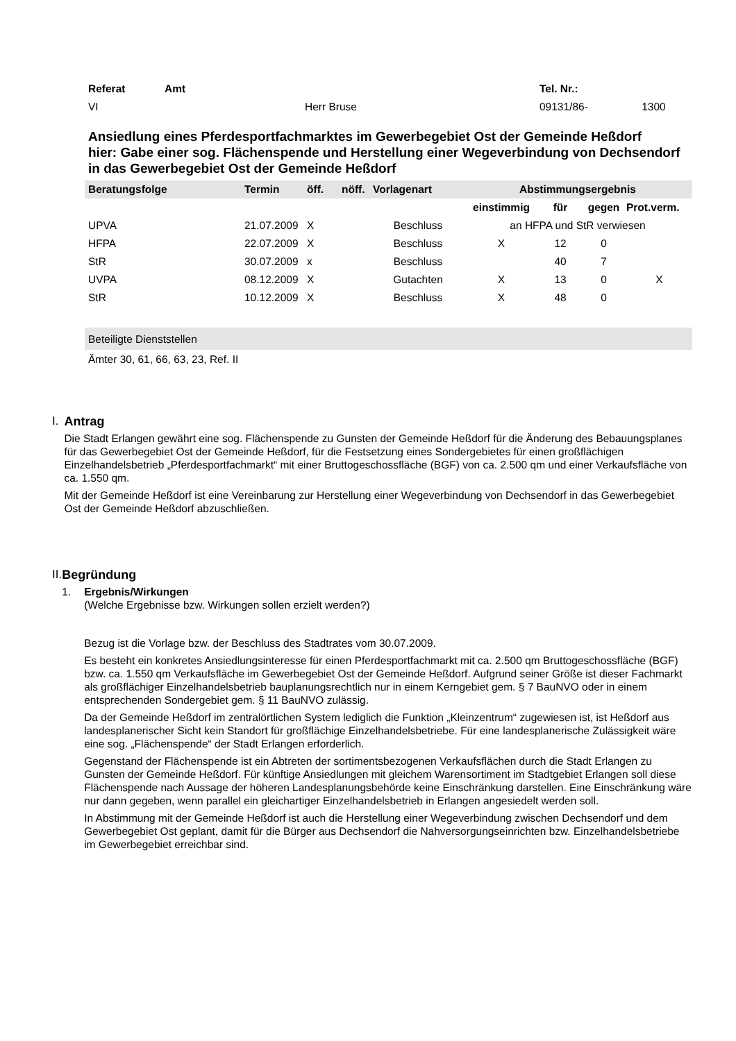| Referat | Amt | | Tel. Nr.: | |
| --- | --- | --- | --- | --- |
| VI | | Herr Bruse | 09131/86- | 1300 |
Ansiedlung eines Pferdesportfachmarktes im Gewerbegebiet Ost der Gemeinde Heßdorf
hier: Gabe einer sog. Flächenspende und Herstellung einer Wegeverbindung von Dechsendorf in das Gewerbegebiet Ost der Gemeinde Heßdorf
| Beratungsfolge | Termin | öff. | nöff. | Vorlagenart | Abstimmungsergebnis | | | |
| --- | --- | --- | --- | --- | --- | --- | --- | --- |
| | | | | | einstimmig | für | gegen | Prot.verm. |
| UPVA | 21.07.2009 | X | | Beschluss | an HFPA und StR verwiesen | | | |
| HFPA | 22.07.2009 | X | | Beschluss | X | 12 | 0 | |
| StR | 30.07.2009 | x | | Beschluss | | 40 | 7 | |
| UVPA | 08.12.2009 | X | | Gutachten | X | 13 | 0 | X |
| StR | 10.12.2009 | X | | Beschluss | X | 48 | 0 | |
Beteiligte Dienststellen
Ämter 30, 61, 66, 63, 23, Ref. II
I. Antrag
Die Stadt Erlangen gewährt eine sog. Flächenspende zu Gunsten der Gemeinde Heßdorf für die Änderung des Bebauungsplanes für das Gewerbegebiet Ost der Gemeinde Heßdorf, für die Festsetzung eines Sondergebietes für einen großflächigen Einzelhandelsbetrieb „Pferdesportfachmarkt“ mit einer Bruttogeschossfläche (BGF) von ca. 2.500 qm und einer Verkaufsfläche von ca. 1.550 qm.
Mit der Gemeinde Heßdorf ist eine Vereinbarung zur Herstellung einer Wegeverbindung von Dechsendorf in das Gewerbegebiet Ost der Gemeinde Heßdorf abzuschließen.
II. Begründung
1. Ergebnis/Wirkungen
(Welche Ergebnisse bzw. Wirkungen sollen erzielt werden?)
Bezug ist die Vorlage bzw. der Beschluss des Stadtrates vom 30.07.2009.
Es besteht ein konkretes Ansiedlungsinteresse für einen Pferdesportfachmarkt mit ca. 2.500 qm Bruttogeschossfläche (BGF) bzw. ca. 1.550 qm Verkaufsfläche im Gewerbegebiet Ost der Gemeinde Heßdorf. Aufgrund seiner Größe ist dieser Fachmarkt als großflächiger Einzelhandelsbetrieb bauplanungsrechtlich nur in einem Kerngebiet gem. § 7 BauNVO oder in einem entsprechenden Sondergebiet gem. § 11 BauNVO zulässig.
Da der Gemeinde Heßdorf im zentralörtlichen System lediglich die Funktion „Kleinzentrum“ zugewiesen ist, ist Heßdorf aus landesplanerischer Sicht kein Standort für großflächige Einzelhandelsbetriebe. Für eine landesplanerische Zulässigkeit wäre eine sog. „Flächenspende“ der Stadt Erlangen erforderlich.
Gegenstand der Flächenspende ist ein Abtreten der sortimentsbezogenen Verkaufsflächen durch die Stadt Erlangen zu Gunsten der Gemeinde Heßdorf. Für künftige Ansiedlungen mit gleichem Warensortiment im Stadtgebiet Erlangen soll diese Flächenspende nach Aussage der höheren Landesplanungsbehörde keine Einschränkung darstellen. Eine Einschränkung wäre nur dann gegeben, wenn parallel ein gleichartiger Einzelhandelsbetrieb in Erlangen angesiedelt werden soll.
In Abstimmung mit der Gemeinde Heßdorf ist auch die Herstellung einer Wegeverbindung zwischen Dechsendorf und dem Gewerbegebiet Ost geplant, damit für die Bürger aus Dechsendorf die Nahversorgungseinrichten bzw. Einzelhandelsbetriebe im Gewerbegebiet erreichbar sind.